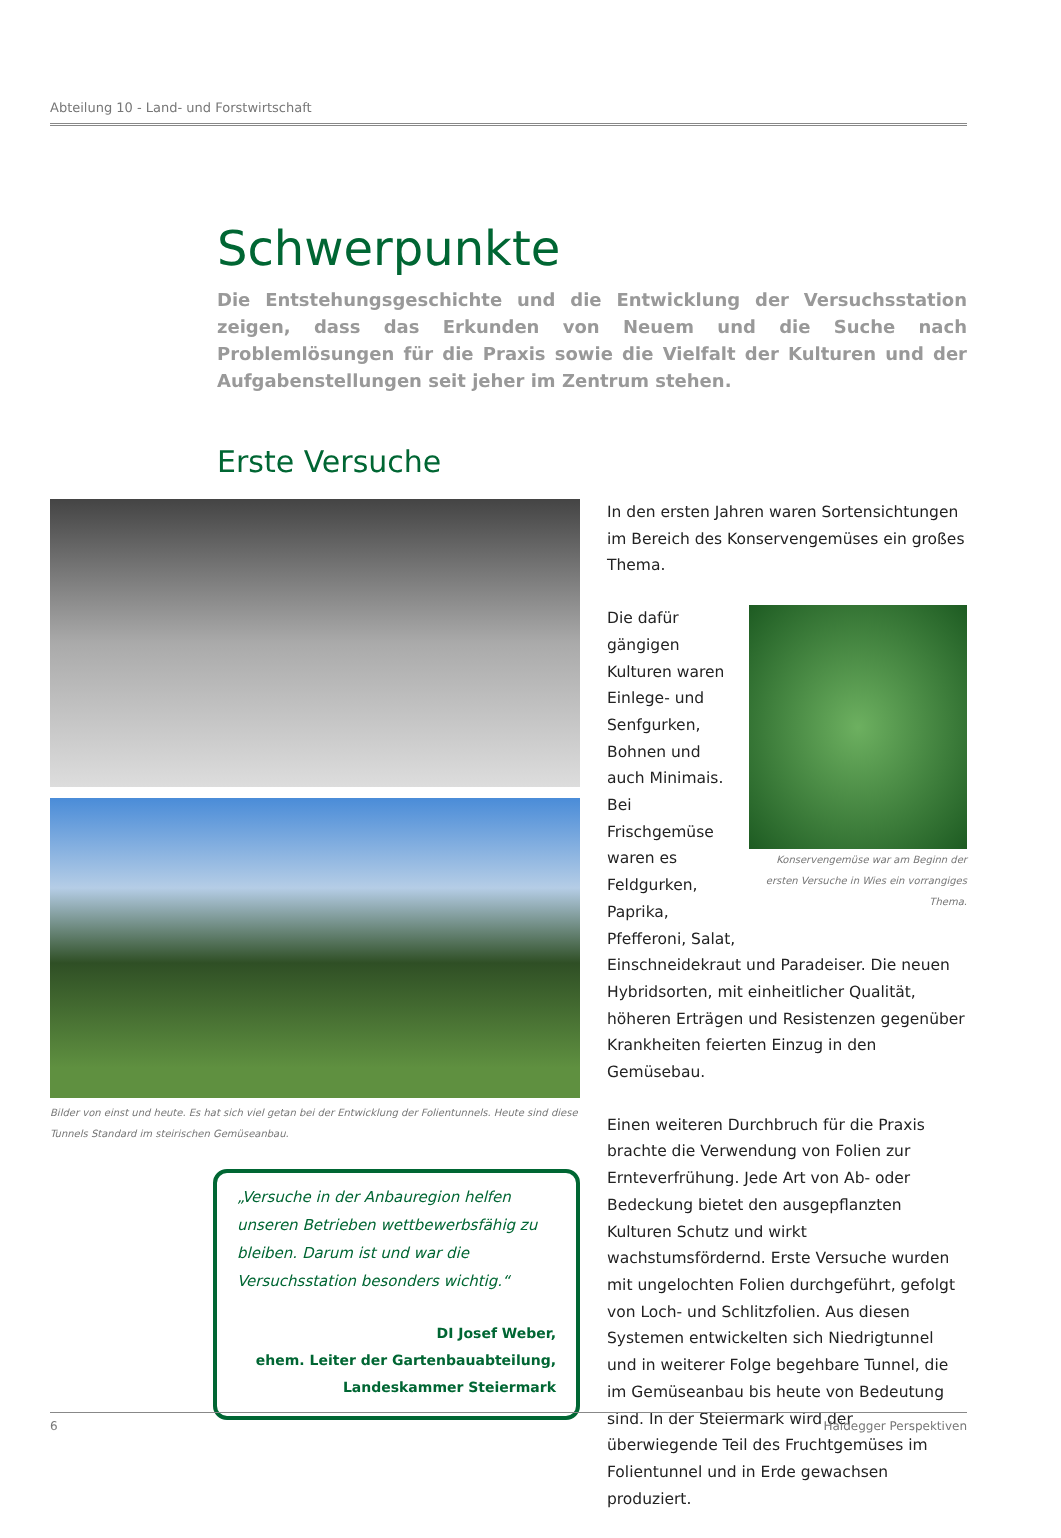Abteilung 10 - Land- und Forstwirtschaft
Schwerpunkte
Die Entstehungsgeschichte und die Entwicklung der Versuchsstation zeigen, dass das Erkunden von Neuem und die Suche nach Problemlösungen für die Praxis sowie die Vielfalt der Kulturen und der Aufgabenstellungen seit jeher im Zentrum stehen.
Erste Versuche
Bilder von einst und heute. Es hat sich viel getan bei der Entwicklung der Folientunnels. Heute sind diese Tunnels Standard im steirischen Gemüseanbau.
„Versuche in der Anbauregion helfen unseren Betrieben wettbewerbsfähig zu bleiben. Darum ist und war die Versuchsstation besonders wichtig.“
DI Josef Weber,
ehem. Leiter der Gartenbauabteilung,
Landeskammer Steiermark
In den ersten Jahren waren Sortensichtungen im Bereich des Konservengemüses ein großes Thema.
Konservengemüse war am Beginn der ersten Versuche in Wies ein vorrangiges Thema.
Die dafür gängigen Kulturen waren Einlege- und Senfgurken, Bohnen und auch Minimais. Bei Frischgemüse waren es Feldgurken, Paprika, Pfefferoni, Salat, Einschneidekraut und Paradeiser. Die neuen Hybridsorten, mit einheitlicher Qualität, höheren Erträgen und Resistenzen gegenüber Krankheiten feierten Einzug in den Gemüsebau.
Einen weiteren Durchbruch für die Praxis brachte die Verwendung von Folien zur Ernteverfrühung. Jede Art von Ab- oder Bedeckung bietet den ausgepflanzten Kulturen Schutz und wirkt wachstumsfördernd. Erste Versuche wurden mit ungelochten Folien durchgeführt, gefolgt von Loch- und Schlitzfolien. Aus diesen Systemen entwickelten sich Niedrigtunnel und in weiterer Folge begehbare Tunnel, die im Gemüseanbau bis heute von Bedeutung sind. In der Steiermark wird der überwiegende Teil des Fruchtgemüses im Folientunnel und in Erde gewachsen produziert.
6 Haidegger Perspektiven